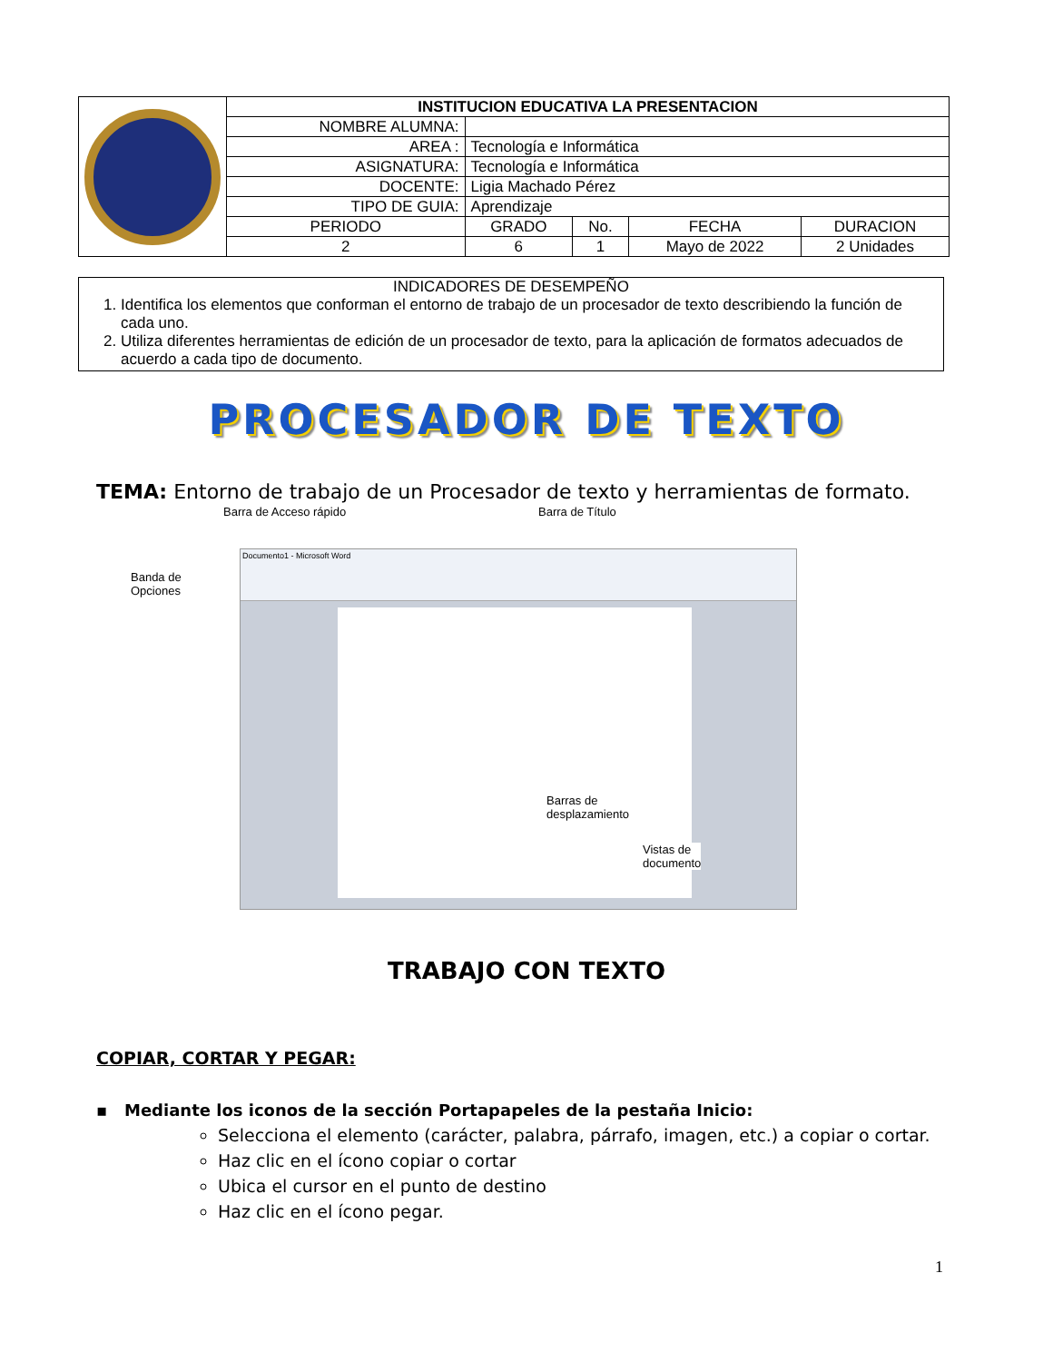| | INSTITUCION EDUCATIVA LA PRESENTACION | | | | |
| | NOMBRE ALUMNA: | | | | |
| | AREA : | Tecnología e Informática | | | |
| | ASIGNATURA: | Tecnología e Informática | | | |
| | DOCENTE: | Ligia Machado Pérez | | | |
| | TIPO DE GUIA: | Aprendizaje | | | |
| | PERIODO | GRADO | No. | FECHA | DURACION |
| | 2 | 6 | 1 | Mayo de 2022 | 2 Unidades |
INDICADORES DE DESEMPEÑO
1. Identifica los elementos que conforman el entorno de trabajo de un procesador de texto describiendo la función de cada uno.
2. Utiliza diferentes herramientas de edición de un procesador de texto, para la aplicación de formatos adecuados de acuerdo a cada tipo de documento.
PROCESADOR DE TEXTO
TEMA: Entorno de trabajo de un Procesador de texto y herramientas de formato.
Barra de Acceso rápido Barra de Título
Banda de
Opciones
Documento1 - Microsoft Word
Barras de
desplazamiento
Vistas de
documento
TRABAJO CON TEXTO
COPIAR, CORTAR Y PEGAR:
▪ Mediante los iconos de la sección Portapapeles de la pestaña Inicio:
Selecciona el elemento (carácter, palabra, párrafo, imagen, etc.) a copiar o cortar.
Haz clic en el ícono copiar o cortar
Ubica el cursor en el punto de destino
Haz clic en el ícono pegar.
1